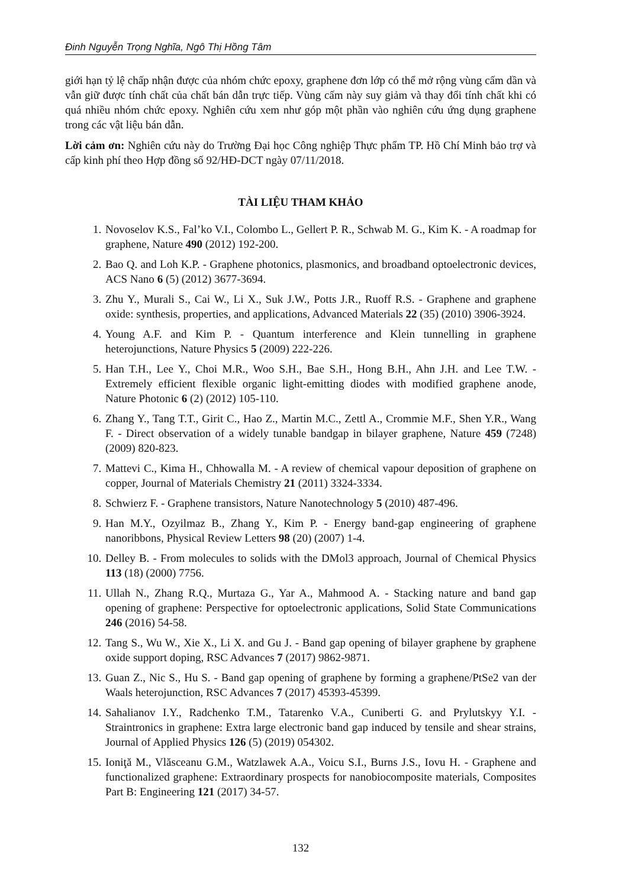Đinh Nguyễn Trọng Nghĩa, Ngô Thị Hồng Tâm
giới hạn tỷ lệ chấp nhận được của nhóm chức epoxy, graphene đơn lớp có thể mở rộng vùng cấm dần và vẫn giữ được tính chất của chất bán dẫn trực tiếp. Vùng cấm này suy giảm và thay đổi tính chất khi có quá nhiều nhóm chức epoxy. Nghiên cứu xem như góp một phần vào nghiên cứu ứng dụng graphene trong các vật liệu bán dẫn.
Lời cảm ơn: Nghiên cứu này do Trường Đại học Công nghiệp Thực phẩm TP. Hồ Chí Minh bảo trợ và cấp kinh phí theo Hợp đồng số 92/HĐ-DCT ngày 07/11/2018.
TÀI LIỆU THAM KHẢO
1. Novoselov K.S., Fal’ko V.I., Colombo L., Gellert P. R., Schwab M. G., Kim K. - A roadmap for graphene, Nature 490 (2012) 192-200.
2. Bao Q. and Loh K.P. - Graphene photonics, plasmonics, and broadband optoelectronic devices, ACS Nano 6 (5) (2012) 3677-3694.
3. Zhu Y., Murali S., Cai W., Li X., Suk J.W., Potts J.R., Ruoff R.S. - Graphene and graphene oxide: synthesis, properties, and applications, Advanced Materials 22 (35) (2010) 3906-3924.
4. Young A.F. and Kim P. - Quantum interference and Klein tunnelling in graphene heterojunctions, Nature Physics 5 (2009) 222-226.
5. Han T.H., Lee Y., Choi M.R., Woo S.H., Bae S.H., Hong B.H., Ahn J.H. and Lee T.W. - Extremely efficient flexible organic light-emitting diodes with modified graphene anode, Nature Photonic 6 (2) (2012) 105-110.
6. Zhang Y., Tang T.T., Girit C., Hao Z., Martin M.C., Zettl A., Crommie M.F., Shen Y.R., Wang F. - Direct observation of a widely tunable bandgap in bilayer graphene, Nature 459 (7248) (2009) 820-823.
7. Mattevi C., Kima H., Chhowalla M. - A review of chemical vapour deposition of graphene on copper, Journal of Materials Chemistry 21 (2011) 3324-3334.
8. Schwierz F. - Graphene transistors, Nature Nanotechnology 5 (2010) 487-496.
9. Han M.Y., Ozyilmaz B., Zhang Y., Kim P. - Energy band-gap engineering of graphene nanoribbons, Physical Review Letters 98 (20) (2007) 1-4.
10. Delley B. - From molecules to solids with the DMol3 approach, Journal of Chemical Physics 113 (18) (2000) 7756.
11. Ullah N., Zhang R.Q., Murtaza G., Yar A., Mahmood A. - Stacking nature and band gap opening of graphene: Perspective for optoelectronic applications, Solid State Communications 246 (2016) 54-58.
12. Tang S., Wu W., Xie X., Li X. and Gu J. - Band gap opening of bilayer graphene by graphene oxide support doping, RSC Advances 7 (2017) 9862-9871.
13. Guan Z., Nic S., Hu S. - Band gap opening of graphene by forming a graphene/PtSe2 van der Waals heterojunction, RSC Advances 7 (2017) 45393-45399.
14. Sahalianov I.Y., Radchenko T.M., Tatarenko V.A., Cuniberti G. and Prylutskyy Y.I. - Straintronics in graphene: Extra large electronic band gap induced by tensile and shear strains, Journal of Applied Physics 126 (5) (2019) 054302.
15. Ioniţă M., Vlăsceanu G.M., Watzlawek A.A., Voicu S.I., Burns J.S., Iovu H. - Graphene and functionalized graphene: Extraordinary prospects for nanobiocomposite materials, Composites Part B: Engineering 121 (2017) 34-57.
132